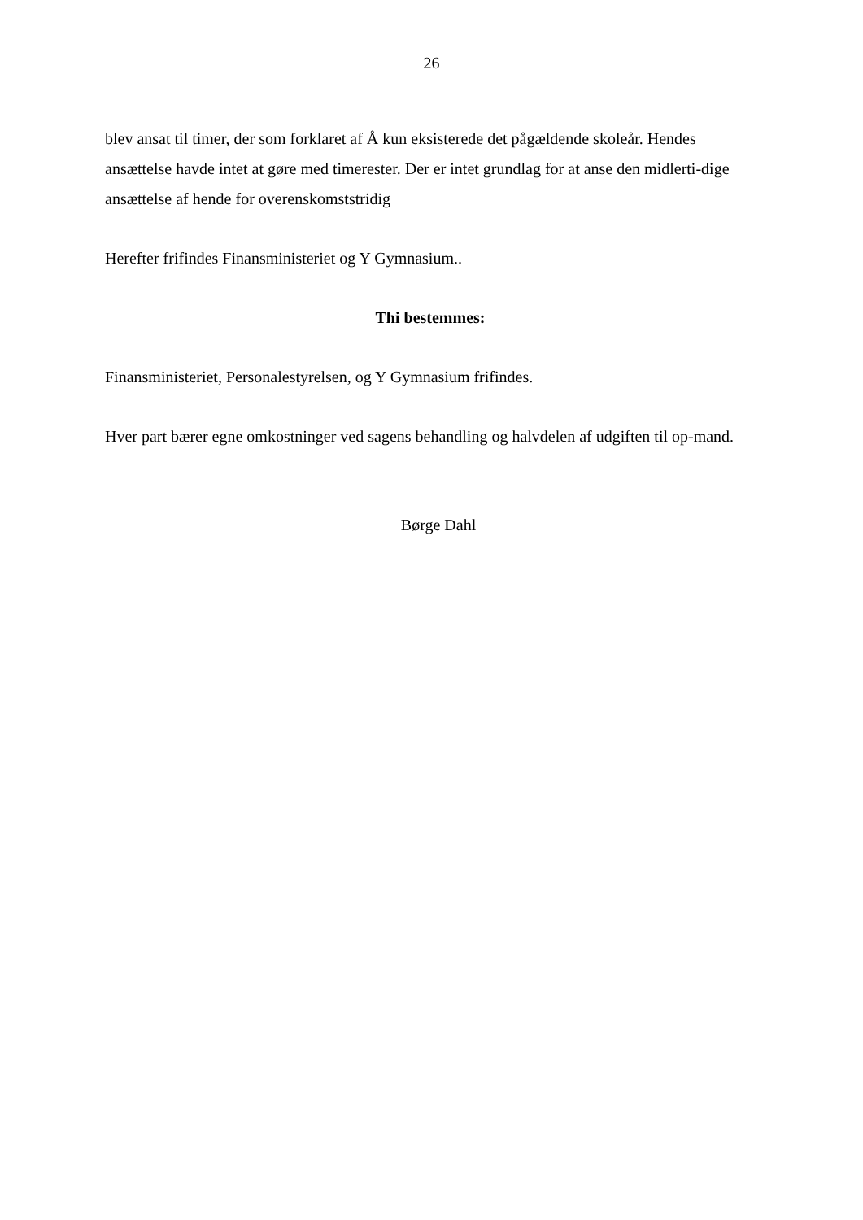26
blev ansat til timer, der som forklaret af Å kun eksisterede det pågældende skoleår. Hendes ansættelse havde intet at gøre med timerester. Der er intet grundlag for at anse den midlerti-dige ansættelse af hende for overenskomststridig
Herefter frifindes Finansministeriet og Y Gymnasium..
Thi bestemmes:
Finansministeriet, Personalestyrelsen, og Y Gymnasium frifindes.
Hver part bærer egne omkostninger ved sagens behandling og halvdelen af udgiften til op-mand.
Børge Dahl